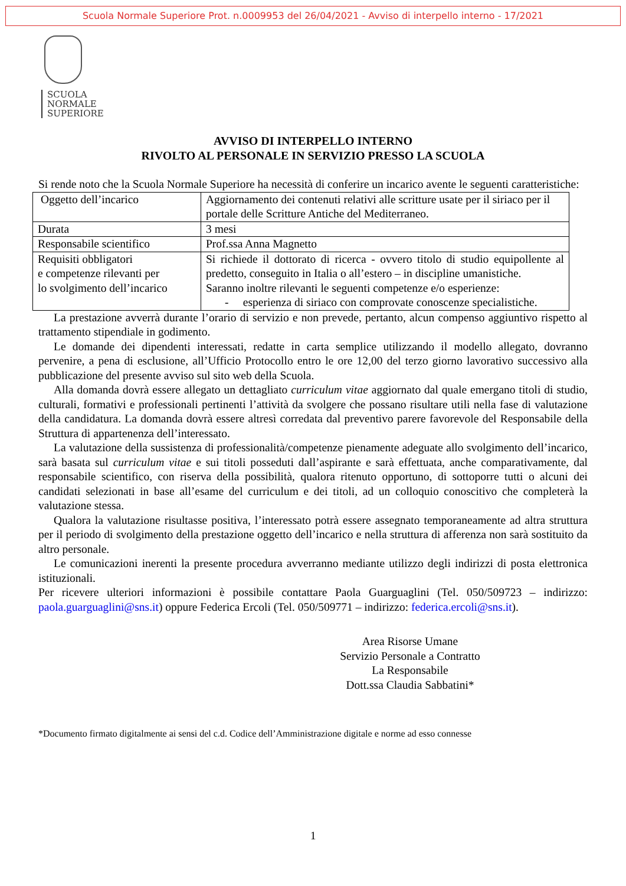Scuola Normale Superiore Prot. n.0009953 del 26/04/2021 - Avviso di interpello interno - 17/2021
SCUOLA
NORMALE
SUPERIORE
AVVISO DI INTERPELLO INTERNO
RIVOLTO AL PERSONALE IN SERVIZIO PRESSO LA SCUOLA
Si rende noto che la Scuola Normale Superiore ha necessità di conferire un incarico avente le seguenti caratteristiche:
| Oggetto dell’incarico | Aggiornamento dei contenuti relativi alle scritture usate per il siriaco per il portale delle Scritture Antiche del Mediterraneo. |
| Durata | 3 mesi |
| Responsabile scientifico | Prof.ssa Anna Magnetto |
| Requisiti obbligatori e competenze rilevanti per lo svolgimento dell’incarico | Si richiede il dottorato di ricerca - ovvero titolo di studio equipollente al predetto, conseguito in Italia o all’estero – in discipline umanistiche. Saranno inoltre rilevanti le seguenti competenze e/o esperienze: - esperienza di siriaco con comprovate conoscenze specialistiche. |
La prestazione avverrà durante l’orario di servizio e non prevede, pertanto, alcun compenso aggiuntivo rispetto al trattamento stipendiale in godimento.
Le domande dei dipendenti interessati, redatte in carta semplice utilizzando il modello allegato, dovranno pervenire, a pena di esclusione, all’Ufficio Protocollo entro le ore 12,00 del terzo giorno lavorativo successivo alla pubblicazione del presente avviso sul sito web della Scuola.
Alla domanda dovrà essere allegato un dettagliato curriculum vitae aggiornato dal quale emergano titoli di studio, culturali, formativi e professionali pertinenti l’attività da svolgere che possano risultare utili nella fase di valutazione della candidatura. La domanda dovrà essere altresì corredata dal preventivo parere favorevole del Responsabile della Struttura di appartenenza dell’interessato.
La valutazione della sussistenza di professionalità/competenze pienamente adeguate allo svolgimento dell’incarico, sarà basata sul curriculum vitae e sui titoli posseduti dall’aspirante e sarà effettuata, anche comparativamente, dal responsabile scientifico, con riserva della possibilità, qualora ritenuto opportuno, di sottoporre tutti o alcuni dei candidati selezionati in base all’esame del curriculum e dei titoli, ad un colloquio conoscitivo che completerà la valutazione stessa.
Qualora la valutazione risultasse positiva, l’interessato potrà essere assegnato temporaneamente ad altra struttura per il periodo di svolgimento della prestazione oggetto dell’incarico e nella struttura di afferenza non sarà sostituito da altro personale.
Le comunicazioni inerenti la presente procedura avverranno mediante utilizzo degli indirizzi di posta elettronica istituzionali.
Per ricevere ulteriori informazioni è possibile contattare Paola Guarguaglini (Tel. 050/509723 – indirizzo: paola.guarguaglini@sns.it) oppure Federica Ercoli (Tel. 050/509771 – indirizzo: federica.ercoli@sns.it).
Area Risorse Umane
Servizio Personale a Contratto
La Responsabile
Dott.ssa Claudia Sabbatini*
*Documento firmato digitalmente ai sensi del c.d. Codice dell’Amministrazione digitale e norme ad esso connesse
1